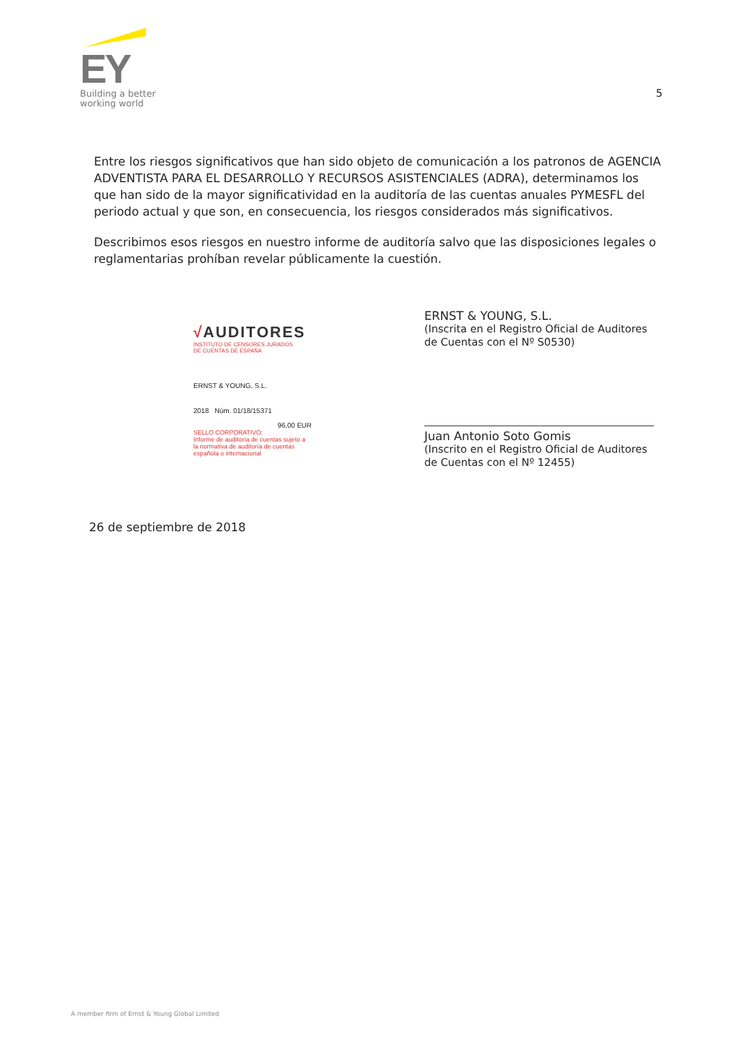EY
Building a better
working world
5
Entre los riesgos significativos que han sido objeto de comunicación a los patronos de AGENCIA ADVENTISTA PARA EL DESARROLLO Y RECURSOS ASISTENCIALES (ADRA), determinamos los que han sido de la mayor significatividad en la auditoría de las cuentas anuales PYMESFL del periodo actual y que son, en consecuencia, los riesgos considerados más significativos.
Describimos esos riesgos en nuestro informe de auditoría salvo que las disposiciones legales o reglamentarias prohíban revelar públicamente la cuestión.
√AUDITORES
INSTITUTO DE CENSORES JURADOS
DE CUENTAS DE ESPAÑA
ERNST & YOUNG, S.L.
2018 Núm. 01/18/15371
96,00 EUR
SELLO CORPORATIVO:
Informe de auditoría de cuentas sujeto a la normativa de auditoría de cuentas española o internacional
ERNST & YOUNG, S.L.
(Inscrita en el Registro Oficial de Auditores de Cuentas con el Nº S0530)
Juan Antonio Soto Gomis
(Inscrito en el Registro Oficial de Auditores de Cuentas con el Nº 12455)
26 de septiembre de 2018
A member firm of Ernst & Young Global Limited